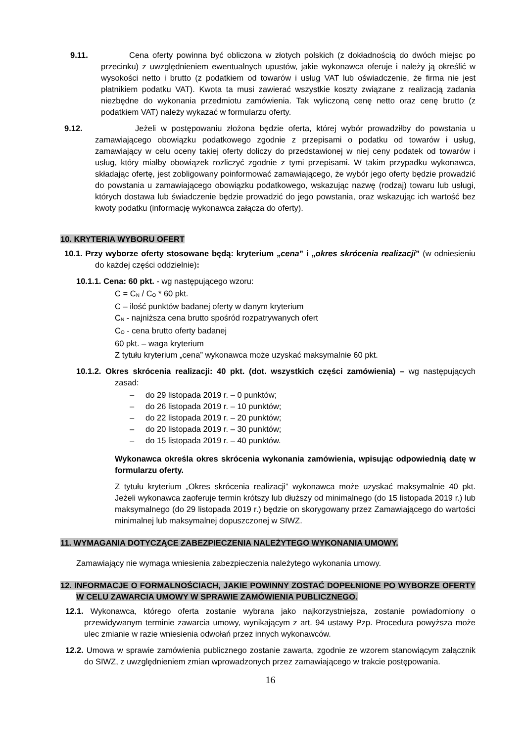9.11. Cena oferty powinna być obliczona w złotych polskich (z dokładnością do dwóch miejsc po przecinku) z uwzględnieniem ewentualnych upustów, jakie wykonawca oferuje i należy ją określić w wysokości netto i brutto (z podatkiem od towarów i usług VAT lub oświadczenie, że firma nie jest płatnikiem podatku VAT). Kwota ta musi zawierać wszystkie koszty związane z realizacją zadania niezbędne do wykonania przedmiotu zamówienia. Tak wyliczoną cenę netto oraz cenę brutto (z podatkiem VAT) należy wykazać w formularzu oferty.
9.12. Jeżeli w postępowaniu złożona będzie oferta, której wybór prowadziłby do powstania u zamawiającego obowiązku podatkowego zgodnie z przepisami o podatku od towarów i usług, zamawiający w celu oceny takiej oferty doliczy do przedstawionej w niej ceny podatek od towarów i usług, który miałby obowiązek rozliczyć zgodnie z tymi przepisami. W takim przypadku wykonawca, składając ofertę, jest zobligowany poinformować zamawiającego, że wybór jego oferty będzie prowadzić do powstania u zamawiającego obowiązku podatkowego, wskazując nazwę (rodzaj) towaru lub usługi, których dostawa lub świadczenie będzie prowadzić do jego powstania, oraz wskazując ich wartość bez kwoty podatku (informację wykonawca załącza do oferty).
10. KRYTERIA WYBORU OFERT
10.1. Przy wyborze oferty stosowane będą: kryterium „cena” i „okres skrócenia realizacji” (w odniesieniu do każdej części oddzielnie):
10.1.1. Cena: 60 pkt. - wg następującego wzoru:
C = C<sub>N</sub> / C<sub>O</sub> * 60 pkt.
C – ilość punktów badanej oferty w danym kryterium
C<sub>N</sub> - najniższa cena brutto spośród rozpatrywanych ofert
C<sub>O</sub> - cena brutto oferty badanej
60 pkt. – waga kryterium
Z tytułu kryterium „cena” wykonawca może uzyskać maksymalnie 60 pkt.
10.1.2. Okres skrócenia realizacji: 40 pkt. (dot. wszystkich części zamówienia) – wg następujących zasad:
– do 29 listopada 2019 r. – 0 punktów;
– do 26 listopada 2019 r. – 10 punktów;
– do 22 listopada 2019 r. – 20 punktów;
– do 20 listopada 2019 r. – 30 punktów;
– do 15 listopada 2019 r. – 40 punktów.
Wykonawca określa okres skrócenia wykonania zamówienia, wpisując odpowiednią datę w formularzu oferty.
Z tytułu kryterium „Okres skrócenia realizacji” wykonawca może uzyskać maksymalnie 40 pkt. Jeżeli wykonawca zaoferuje termin krótszy lub dłuższy od minimalnego (do 15 listopada 2019 r.) lub maksymalnego (do 29 listopada 2019 r.) będzie on skorygowany przez Zamawiającego do wartości minimalnej lub maksymalnej dopuszczonej w SIWZ.
11. WYMAGANIA DOTYCZĄCE ZABEZPIECZENIA NALEŻYTEGO WYKONANIA UMOWY.
Zamawiający nie wymaga wniesienia zabezpieczenia należytego wykonania umowy.
12. INFORMACJE O FORMALNOŚCIACH, JAKIE POWINNY ZOSTAĆ DOPEŁNIONE PO WYBORZE OFERTY W CELU ZAWARCIA UMOWY W SPRAWIE ZAMÓWIENIA PUBLICZNEGO.
12.1. Wykonawca, którego oferta zostanie wybrana jako najkorzystniejsza, zostanie powiadomiony o przewidywanym terminie zawarcia umowy, wynikającym z art. 94 ustawy Pzp. Procedura powyższa może ulec zmianie w razie wniesienia odwołań przez innych wykonawców.
12.2. Umowa w sprawie zamówienia publicznego zostanie zawarta, zgodnie ze wzorem stanowiącym załącznik do SIWZ, z uwzględnieniem zmian wprowadzonych przez zamawiającego w trakcie postępowania.
16